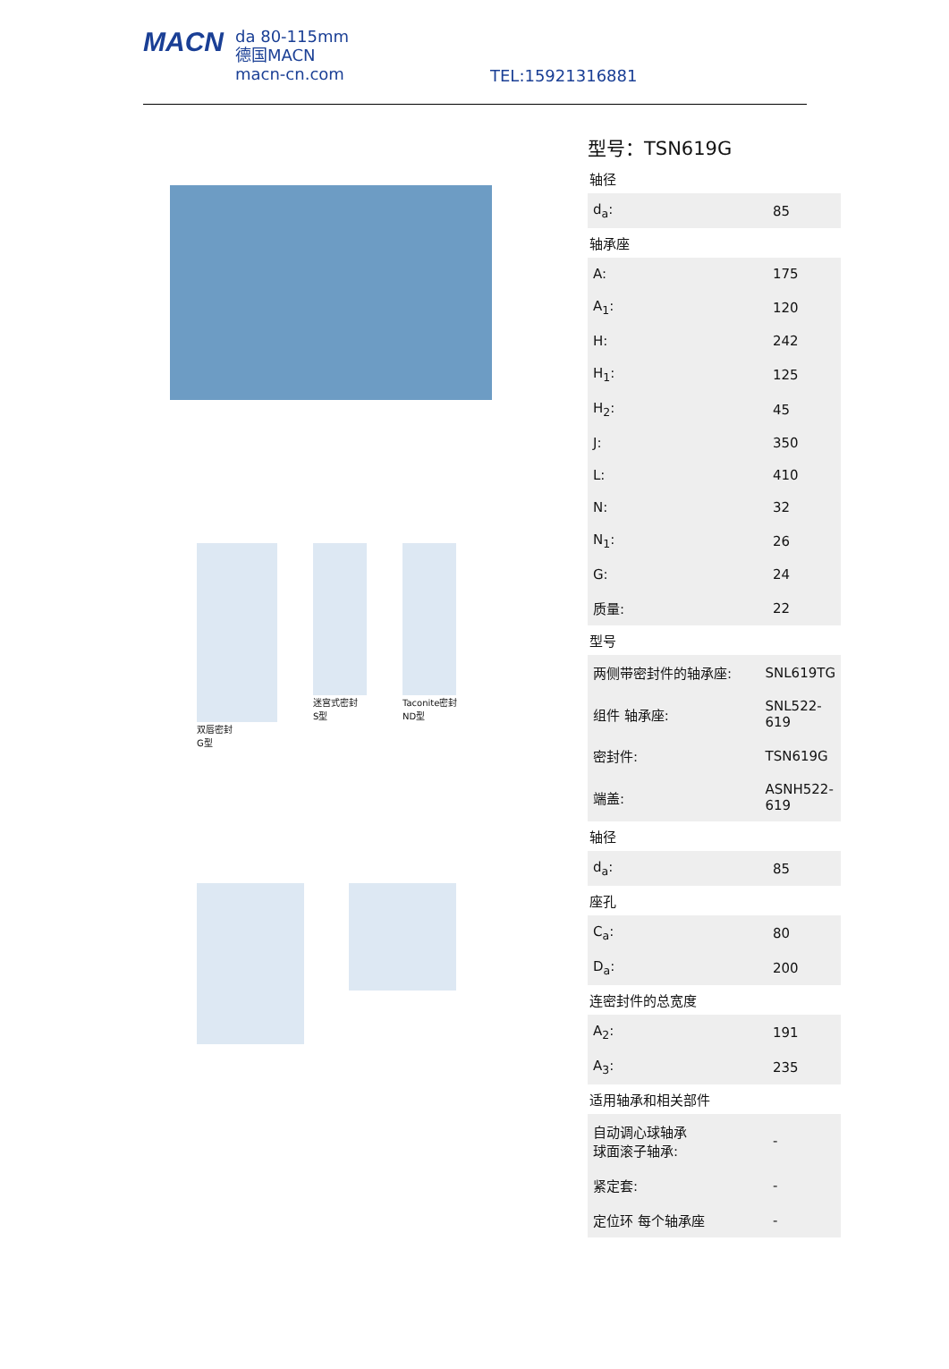MACN
da 80-115mm
德国MACN
macn-cn.com
TEL:15921316881
双唇密封
G型
迷宫式密封
S型
Taconite密封
ND型
型号：TSN619G
轴径
| d<sub>a</sub>: | 85 |
轴承座
| A: | 175 |
| A<sub>1</sub>: | 120 |
| H: | 242 |
| H<sub>1</sub>: | 125 |
| H<sub>2</sub>: | 45 |
| J: | 350 |
| L: | 410 |
| N: | 32 |
| N<sub>1</sub>: | 26 |
| G: | 24 |
| 质量: | 22 |
型号
| 两侧带密封件的轴承座: | SNL619TG |
| 组件 轴承座: | SNL522-619 |
| 密封件: | TSN619G |
| 端盖: | ASNH522-619 |
轴径
| d<sub>a</sub>: | 85 |
座孔
| C<sub>a</sub>: | 80 |
| D<sub>a</sub>: | 200 |
连密封件的总宽度
| A<sub>2</sub>: | 191 |
| A<sub>3</sub>: | 235 |
适用轴承和相关部件
| 自动调心球轴承 球面滚子轴承: | - |
| 紧定套: | - |
| 定位环 每个轴承座 | - |